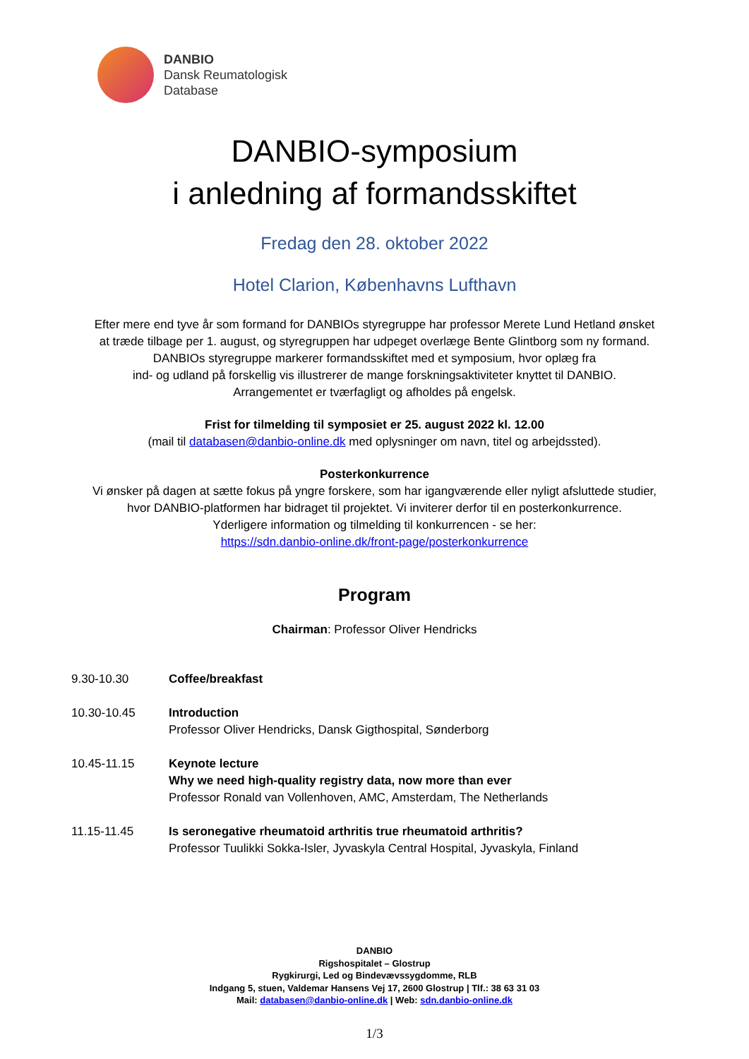DANBIO
Dansk Reumatologisk
Database
DANBIO-symposium
i anledning af formandsskiftet
Fredag den 28. oktober 2022
Hotel Clarion, Københavns Lufthavn
Efter mere end tyve år som formand for DANBIOs styregruppe har professor Merete Lund Hetland ønsket
at træde tilbage per 1. august, og styregruppen har udpeget overlæge Bente Glintborg som ny formand.
DANBIOs styregruppe markerer formandsskiftet med et symposium, hvor oplæg fra
ind- og udland på forskellig vis illustrerer de mange forskningsaktiviteter knyttet til DANBIO.
Arrangementet er tværfagligt og afholdes på engelsk.
Frist for tilmelding til symposiet er 25. august 2022 kl. 12.00
(mail til databasen@danbio-online.dk med oplysninger om navn, titel og arbejdssted).
Posterkonkurrence
Vi ønsker på dagen at sætte fokus på yngre forskere, som har igangværende eller nyligt afsluttede studier,
hvor DANBIO-platformen har bidraget til projektet. Vi inviterer derfor til en posterkonkurrence.
Yderligere information og tilmelding til konkurrencen - se her:
https://sdn.danbio-online.dk/front-page/posterkonkurrence
Program
Chairman: Professor Oliver Hendricks
9.30-10.30
Coffee/breakfast
10.30-10.45
Introduction
Professor Oliver Hendricks, Dansk Gigthospital, Sønderborg
10.45-11.15
Keynote lecture
Why we need high-quality registry data, now more than ever
Professor Ronald van Vollenhoven, AMC, Amsterdam, The Netherlands
11.15-11.45
Is seronegative rheumatoid arthritis true rheumatoid arthritis?
Professor Tuulikki Sokka-Isler, Jyvaskyla Central Hospital, Jyvaskyla, Finland
DANBIO
Rigshospitalet – Glostrup
Rygkirurgi, Led og Bindevævssygdomme, RLB
Indgang 5, stuen, Valdemar Hansens Vej 17, 2600 Glostrup | Tlf.: 38 63 31 03
Mail: databasen@danbio-online.dk | Web: sdn.danbio-online.dk
1/3